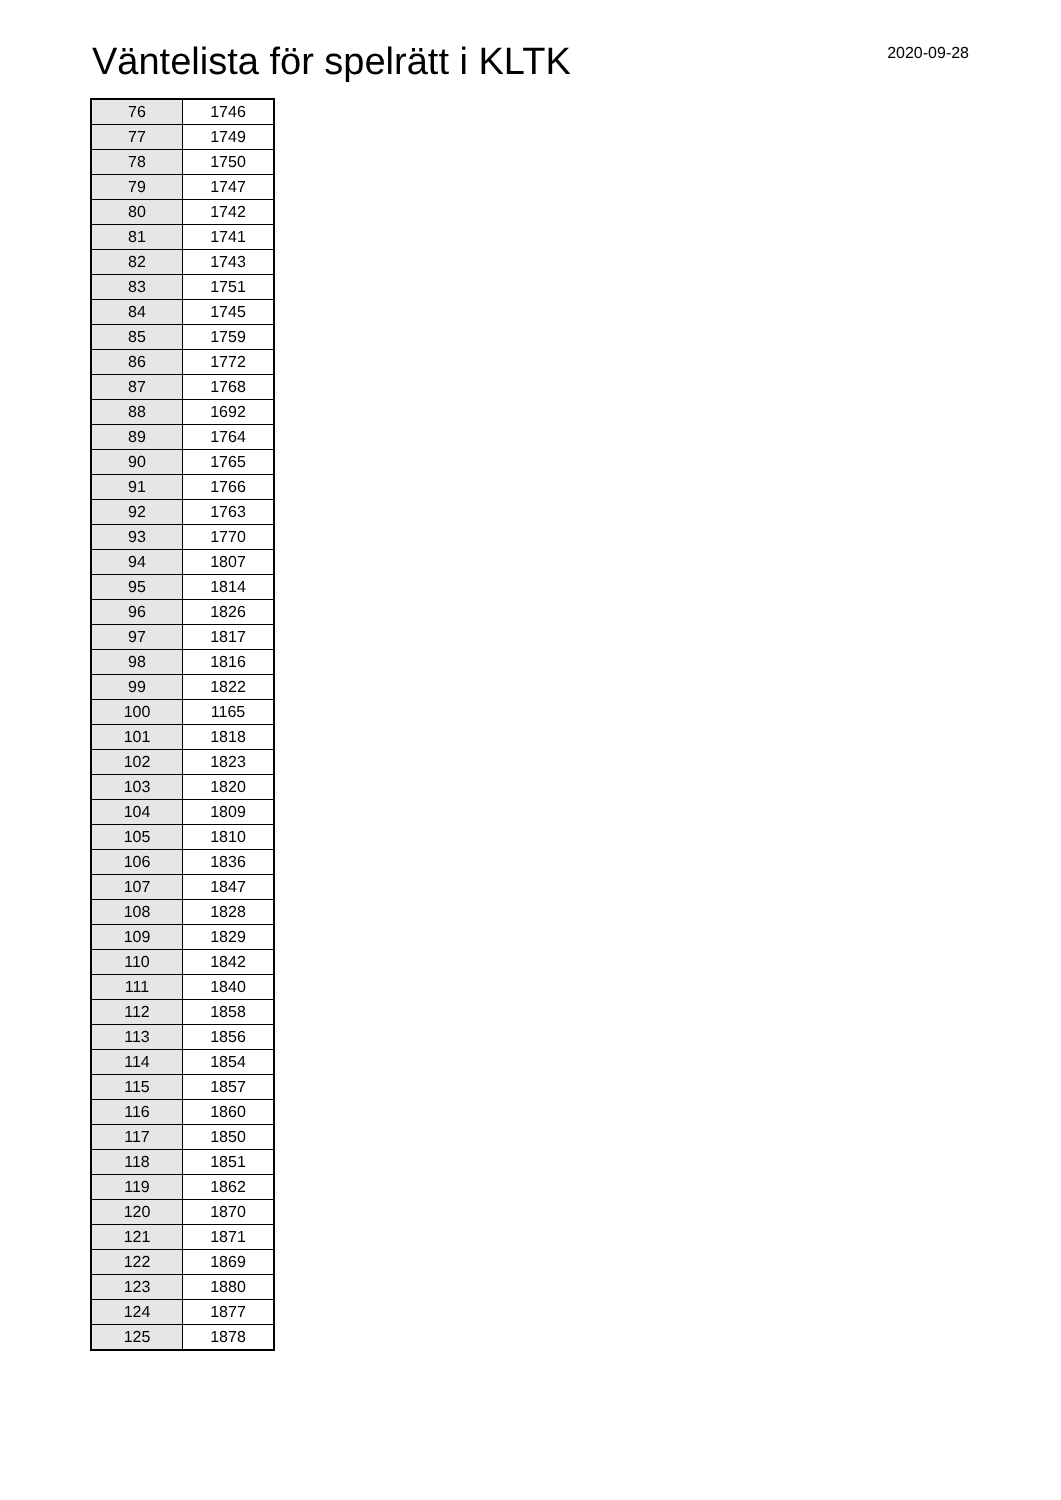Väntelista för spelrätt i KLTK
2020-09-28
| 76 | 1746 |
| 77 | 1749 |
| 78 | 1750 |
| 79 | 1747 |
| 80 | 1742 |
| 81 | 1741 |
| 82 | 1743 |
| 83 | 1751 |
| 84 | 1745 |
| 85 | 1759 |
| 86 | 1772 |
| 87 | 1768 |
| 88 | 1692 |
| 89 | 1764 |
| 90 | 1765 |
| 91 | 1766 |
| 92 | 1763 |
| 93 | 1770 |
| 94 | 1807 |
| 95 | 1814 |
| 96 | 1826 |
| 97 | 1817 |
| 98 | 1816 |
| 99 | 1822 |
| 100 | 1165 |
| 101 | 1818 |
| 102 | 1823 |
| 103 | 1820 |
| 104 | 1809 |
| 105 | 1810 |
| 106 | 1836 |
| 107 | 1847 |
| 108 | 1828 |
| 109 | 1829 |
| 110 | 1842 |
| 111 | 1840 |
| 112 | 1858 |
| 113 | 1856 |
| 114 | 1854 |
| 115 | 1857 |
| 116 | 1860 |
| 117 | 1850 |
| 118 | 1851 |
| 119 | 1862 |
| 120 | 1870 |
| 121 | 1871 |
| 122 | 1869 |
| 123 | 1880 |
| 124 | 1877 |
| 125 | 1878 |